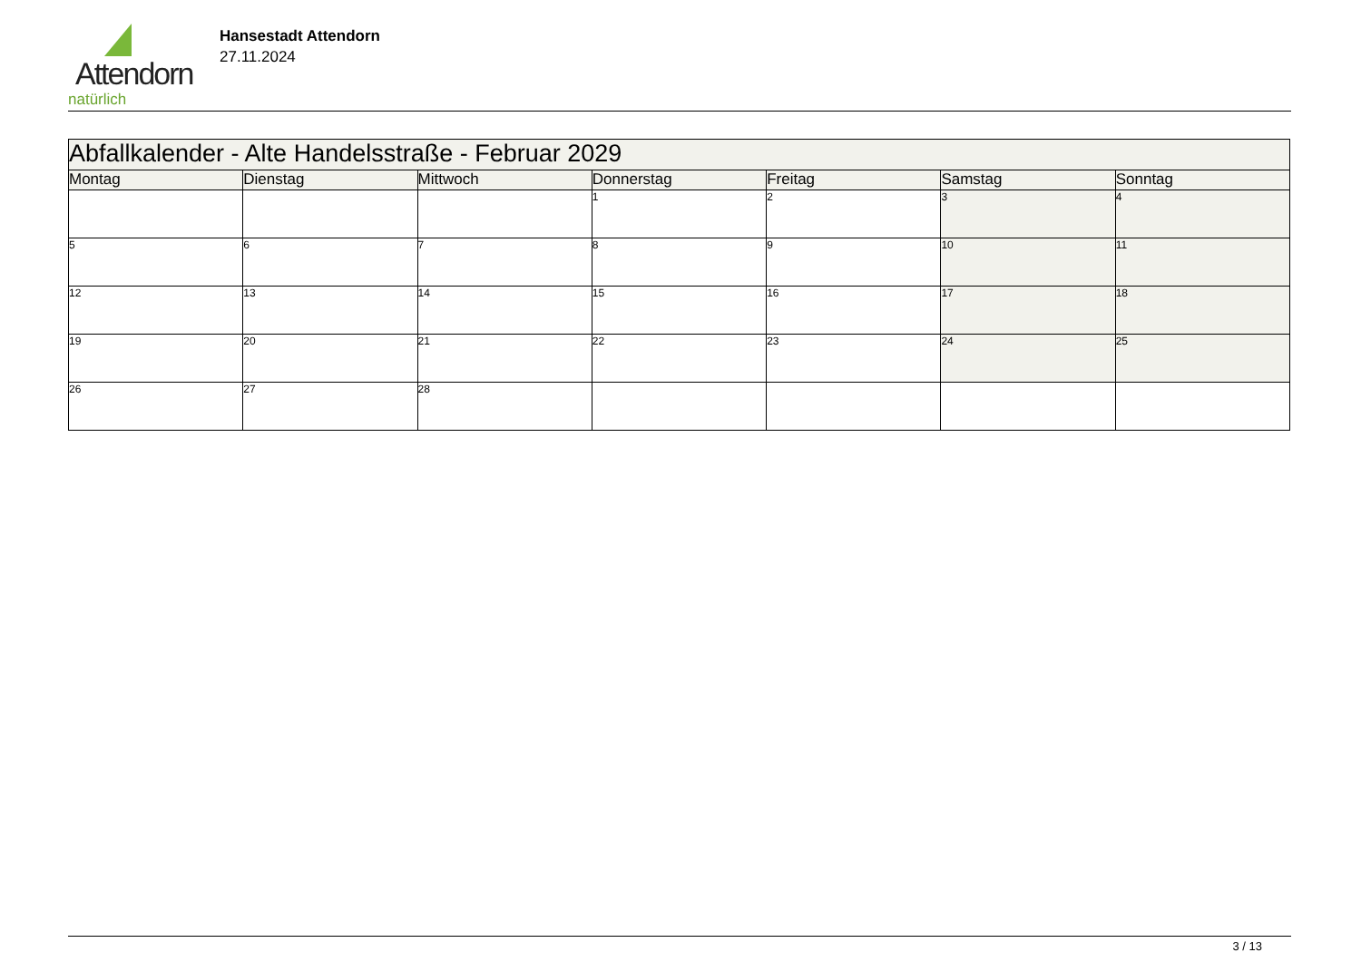Attendorn
natürlich
Hansestadt Attendorn
27.11.2024
| Abfallkalender - Alte Handelsstraße - Februar 2029 | | | | | | |
| Montag | Dienstag | Mittwoch | Donnerstag | Freitag | Samstag | Sonntag |
| | | | 1 | 2 | 3 | 4 |
| 5 | 6 | 7 | 8 | 9 | 10 | 11 |
| 12 | 13 | 14 | 15 | 16 | 17 | 18 |
| 19 | 20 | 21 | 22 | 23 | 24 | 25 |
| 26 | 27 | 28 | | | | |
3 / 13